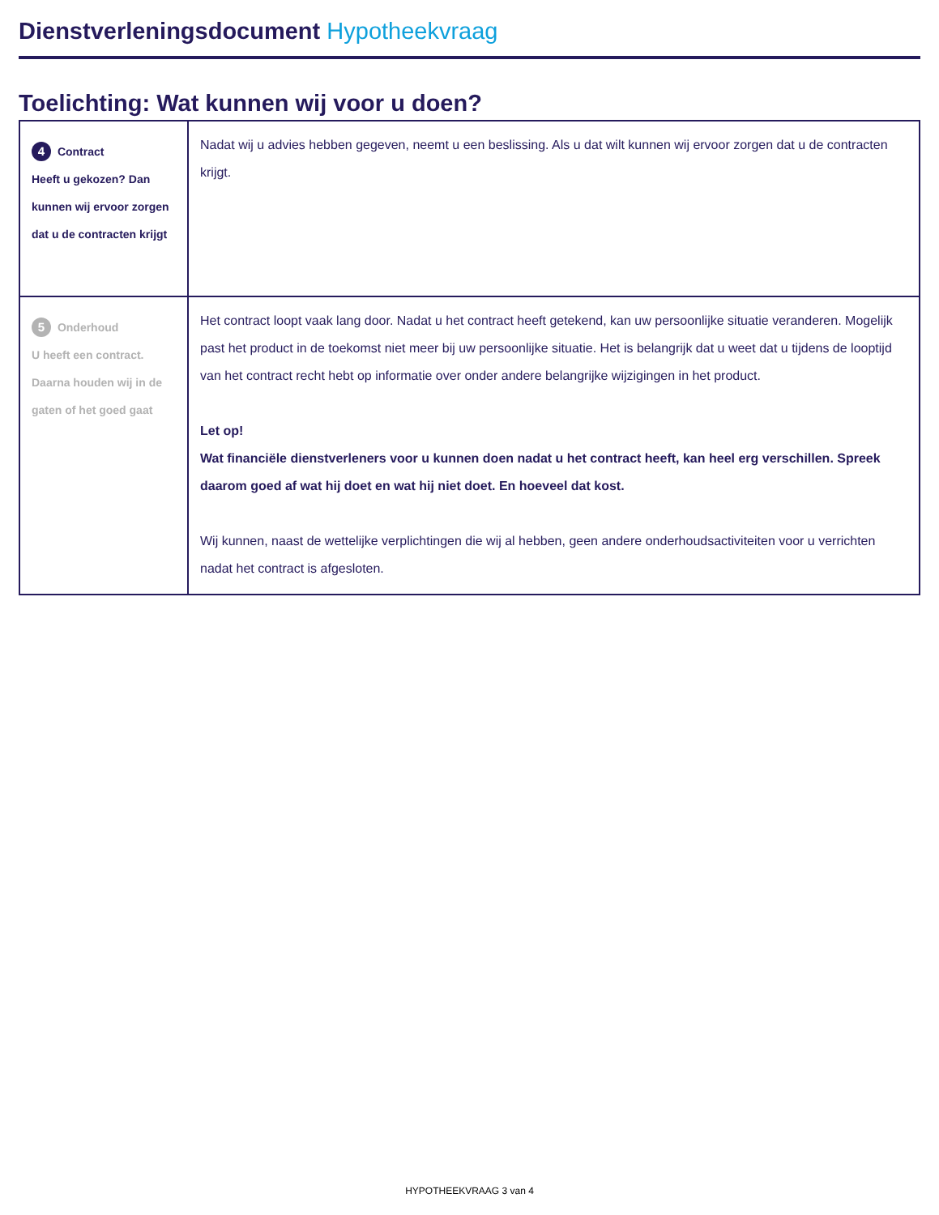Dienstverleningsdocument Hypotheekvraag
Toelichting: Wat kunnen wij voor u doen?
| 4 Contract Heeft u gekozen? Dan kunnen wij ervoor zorgen dat u de contracten krijgt | Nadat wij u advies hebben gegeven, neemt u een beslissing. Als u dat wilt kunnen wij ervoor zorgen dat u de contracten krijgt. |
| 5 Onderhoud U heeft een contract. Daarna houden wij in de gaten of het goed gaat | Het contract loopt vaak lang door. Nadat u het contract heeft getekend, kan uw persoonlijke situatie veranderen. Mogelijk past het product in de toekomst niet meer bij uw persoonlijke situatie. Het is belangrijk dat u weet dat u tijdens de looptijd van het contract recht hebt op informatie over onder andere belangrijke wijzigingen in het product. Let op! Wat financiële dienstverleners voor u kunnen doen nadat u het contract heeft, kan heel erg verschillen. Spreek daarom goed af wat hij doet en wat hij niet doet. En hoeveel dat kost. Wij kunnen, naast de wettelijke verplichtingen die wij al hebben, geen andere onderhoudsactiviteiten voor u verrichten nadat het contract is afgesloten. |
HYPOTHEEKVRAAG 3 van 4